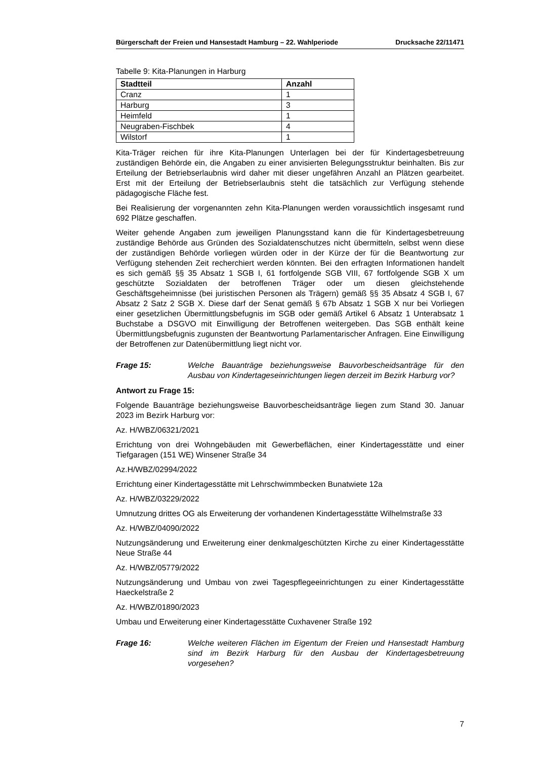Bürgerschaft der Freien und Hansestadt Hamburg – 22. Wahlperiode Drucksache 22/11471
Tabelle 9: Kita-Planungen in Harburg
| Stadtteil | Anzahl |
| --- | --- |
| Cranz | 1 |
| Harburg | 3 |
| Heimfeld | 1 |
| Neugraben-Fischbek | 4 |
| Wilstorf | 1 |
Kita-Träger reichen für ihre Kita-Planungen Unterlagen bei der für Kindertagesbetreuung zuständigen Behörde ein, die Angaben zu einer anvisierten Belegungsstruktur beinhalten. Bis zur Erteilung der Betriebserlaubnis wird daher mit dieser ungefähren Anzahl an Plätzen gearbeitet. Erst mit der Erteilung der Betriebserlaubnis steht die tatsächlich zur Verfügung stehende pädagogische Fläche fest.
Bei Realisierung der vorgenannten zehn Kita-Planungen werden voraussichtlich insgesamt rund 692 Plätze geschaffen.
Weiter gehende Angaben zum jeweiligen Planungsstand kann die für Kindertagesbetreuung zuständige Behörde aus Gründen des Sozialdatenschutzes nicht übermitteln, selbst wenn diese der zuständigen Behörde vorliegen würden oder in der Kürze der für die Beantwortung zur Verfügung stehenden Zeit recherchiert werden könnten. Bei den erfragten Informationen handelt es sich gemäß §§ 35 Absatz 1 SGB I, 61 fortfolgende SGB VIII, 67 fortfolgende SGB X um geschützte Sozialdaten der betroffenen Träger oder um diesen gleichstehende Geschäftsgeheimnisse (bei juristischen Personen als Trägern) gemäß §§ 35 Absatz 4 SGB I, 67 Absatz 2 Satz 2 SGB X. Diese darf der Senat gemäß § 67b Absatz 1 SGB X nur bei Vorliegen einer gesetzlichen Übermittlungsbefugnis im SGB oder gemäß Artikel 6 Absatz 1 Unterabsatz 1 Buchstabe a DSGVO mit Einwilligung der Betroffenen weitergeben. Das SGB enthält keine Übermittlungsbefugnis zugunsten der Beantwortung Parlamentarischer Anfragen. Eine Einwilligung der Betroffenen zur Datenübermittlung liegt nicht vor.
Frage 15: Welche Bauanträge beziehungsweise Bauvorbescheidsanträge für den Ausbau von Kindertageseinrichtungen liegen derzeit im Bezirk Harburg vor?
Antwort zu Frage 15:
Folgende Bauanträge beziehungsweise Bauvorbescheidsanträge liegen zum Stand 30. Januar 2023 im Bezirk Harburg vor:
Az. H/WBZ/06321/2021
Errichtung von drei Wohngebäuden mit Gewerbeflächen, einer Kindertagesstätte und einer Tiefgaragen (151 WE) Winsener Straße 34
Az.H/WBZ/02994/2022
Errichtung einer Kindertagesstätte mit Lehrschwimmbecken Bunatwiete 12a
Az. H/WBZ/03229/2022
Umnutzung drittes OG als Erweiterung der vorhandenen Kindertagesstätte Wilhelmstraße 33
Az. H/WBZ/04090/2022
Nutzungsänderung und Erweiterung einer denkmalgeschützten Kirche zu einer Kindertagesstätte Neue Straße 44
Az. H/WBZ/05779/2022
Nutzungsänderung und Umbau von zwei Tagespflegeeinrichtungen zu einer Kindertagesstätte Haeckelstraße 2
Az. H/WBZ/01890/2023
Umbau und Erweiterung einer Kindertagesstätte Cuxhavener Straße 192
Frage 16: Welche weiteren Flächen im Eigentum der Freien und Hansestadt Hamburg sind im Bezirk Harburg für den Ausbau der Kindertagesbetreuung vorgesehen?
7